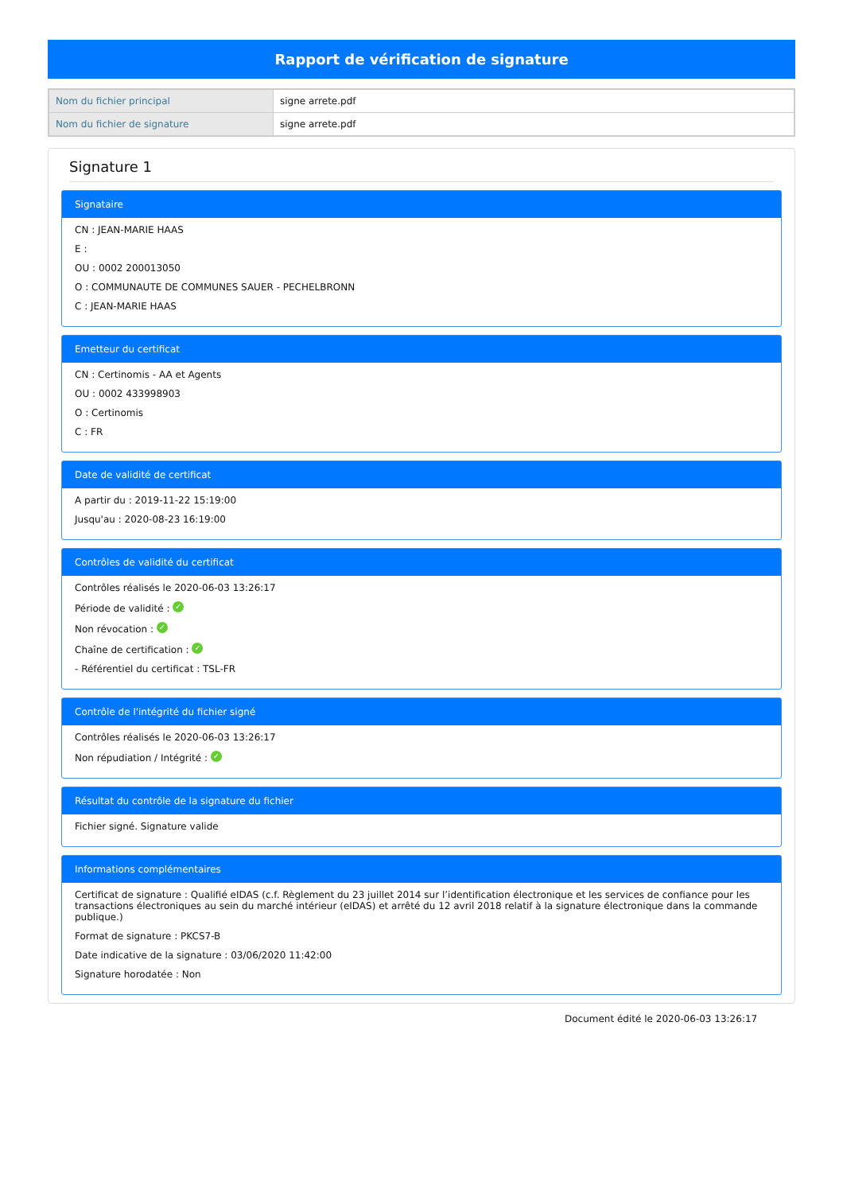Rapport de vérification de signature
| Nom du fichier principal | signe arrete.pdf |
| Nom du fichier de signature | signe arrete.pdf |
Signature 1
Signataire
CN : JEAN-MARIE HAAS
E :
OU : 0002 200013050
O : COMMUNAUTE DE COMMUNES SAUER - PECHELBRONN
C : JEAN-MARIE HAAS
Emetteur du certificat
CN : Certinomis - AA et Agents
OU : 0002 433998903
O : Certinomis
C : FR
Date de validité de certificat
A partir du : 2019-11-22 15:19:00
Jusqu'au : 2020-08-23 16:19:00
Contrôles de validité du certificat
Contrôles réalisés le 2020-06-03 13:26:17
Période de validité : ✓
Non révocation : ✓
Chaîne de certification : ✓
- Référentiel du certificat : TSL-FR
Contrôle de l'intégrité du fichier signé
Contrôles réalisés le 2020-06-03 13:26:17
Non répudiation / Intégrité : ✓
Résultat du contrôle de la signature du fichier
Fichier signé. Signature valide
Informations complémentaires
Certificat de signature : Qualifié eIDAS (c.f. Règlement du 23 juillet 2014 sur l’identification électronique et les services de confiance pour les transactions électroniques au sein du marché intérieur (eIDAS) et arrêté du 12 avril 2018 relatif à la signature électronique dans la commande publique.)
Format de signature : PKCS7-B
Date indicative de la signature : 03/06/2020 11:42:00
Signature horodatée : Non
Document édité le 2020-06-03 13:26:17